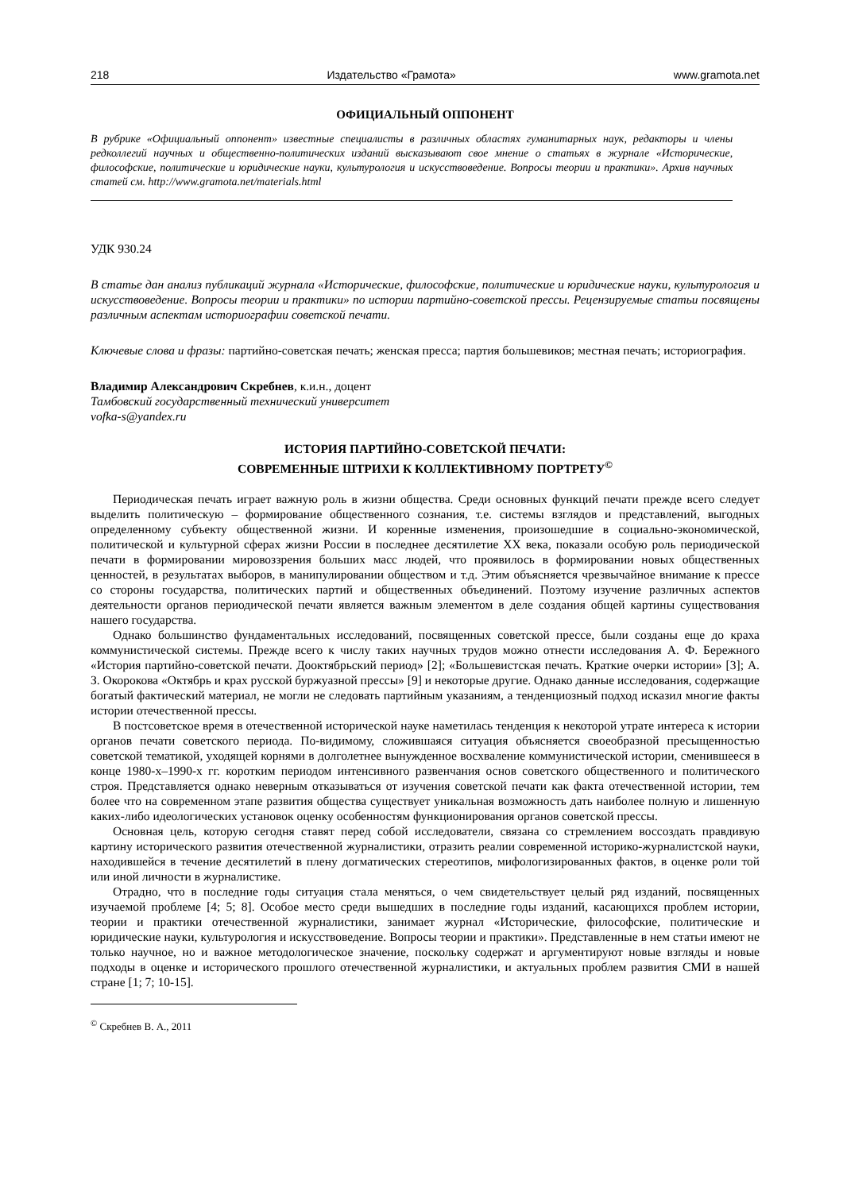218 Издательство «Грамота» www.gramota.net
ОФИЦИАЛЬНЫЙ ОППОНЕНТ
В рубрике «Официальный оппонент» известные специалисты в различных областях гуманитарных наук, редакторы и члены редколлегий научных и общественно-политических изданий высказывают свое мнение о статьях в журнале «Исторические, философские, политические и юридические науки, культурология и искусствоведение. Вопросы теории и практики». Архив научных статей см. http://www.gramota.net/materials.html
УДК 930.24
В статье дан анализ публикаций журнала «Исторические, философские, политические и юридические науки, культурология и искусствоведение. Вопросы теории и практики» по истории партийно-советской прессы. Рецензируемые статьи посвящены различным аспектам историографии советской печати.
Ключевые слова и фразы: партийно-советская печать; женская пресса; партия большевиков; местная печать; историография.
Владимир Александрович Скребнев, к.и.н., доцент
Тамбовский государственный технический университет
vofka-s@yandex.ru
ИСТОРИЯ ПАРТИЙНО-СОВЕТСКОЙ ПЕЧАТИ:
СОВРЕМЕННЫЕ ШТРИХИ К КОЛЛЕКТИВНОМУ ПОРТРЕТУ<sup>©</sup>
Периодическая печать играет важную роль в жизни общества. Среди основных функций печати прежде всего следует выделить политическую – формирование общественного сознания, т.е. системы взглядов и представлений, выгодных определенному субъекту общественной жизни. И коренные изменения, произошедшие в социально-экономической, политической и культурной сферах жизни России в последнее десятилетие XX века, показали особую роль периодической печати в формировании мировоззрения больших масс людей, что проявилось в формировании новых общественных ценностей, в результатах выборов, в манипулировании обществом и т.д. Этим объясняется чрезвычайное внимание к прессе со стороны государства, политических партий и общественных объединений. Поэтому изучение различных аспектов деятельности органов периодической печати является важным элементом в деле создания общей картины существования нашего государства.
Однако большинство фундаментальных исследований, посвященных советской прессе, были созданы еще до краха коммунистической системы. Прежде всего к числу таких научных трудов можно отнести исследования А. Ф. Бережного «История партийно-советской печати. Дооктябрьский период» [2]; «Большевистская печать. Краткие очерки истории» [3]; А. З. Окорокова «Октябрь и крах русской буржуазной прессы» [9] и некоторые другие. Однако данные исследования, содержащие богатый фактический материал, не могли не следовать партийным указаниям, а тенденциозный подход исказил многие факты истории отечественной прессы.
В постсоветское время в отечественной исторической науке наметилась тенденция к некоторой утрате интереса к истории органов печати советского периода. По-видимому, сложившаяся ситуация объясняется своеобразной пресыщенностью советской тематикой, уходящей корнями в долголетнее вынужденное восхваление коммунистической истории, сменившееся в конце 1980-х–1990-х гг. коротким периодом интенсивного развенчания основ советского общественного и политического строя. Представляется однако неверным отказываться от изучения советской печати как факта отечественной истории, тем более что на современном этапе развития общества существует уникальная возможность дать наиболее полную и лишенную каких-либо идеологических установок оценку особенностям функционирования органов советской прессы.
Основная цель, которую сегодня ставят перед собой исследователи, связана со стремлением воссоздать правдивую картину исторического развития отечественной журналистики, отразить реалии современной историко-журналистской науки, находившейся в течение десятилетий в плену догматических стереотипов, мифологизированных фактов, в оценке роли той или иной личности в журналистике.
Отрадно, что в последние годы ситуация стала меняться, о чем свидетельствует целый ряд изданий, посвященных изучаемой проблеме [4; 5; 8]. Особое место среди вышедших в последние годы изданий, касающихся проблем истории, теории и практики отечественной журналистики, занимает журнал «Исторические, философские, политические и юридические науки, культурология и искусствоведение. Вопросы теории и практики». Представленные в нем статьи имеют не только научное, но и важное методологическое значение, поскольку содержат и аргументируют новые взгляды и новые подходы в оценке и исторического прошлого отечественной журналистики, и актуальных проблем развития СМИ в нашей стране [1; 7; 10-15].
<sup>©</sup> Скребнев В. А., 2011